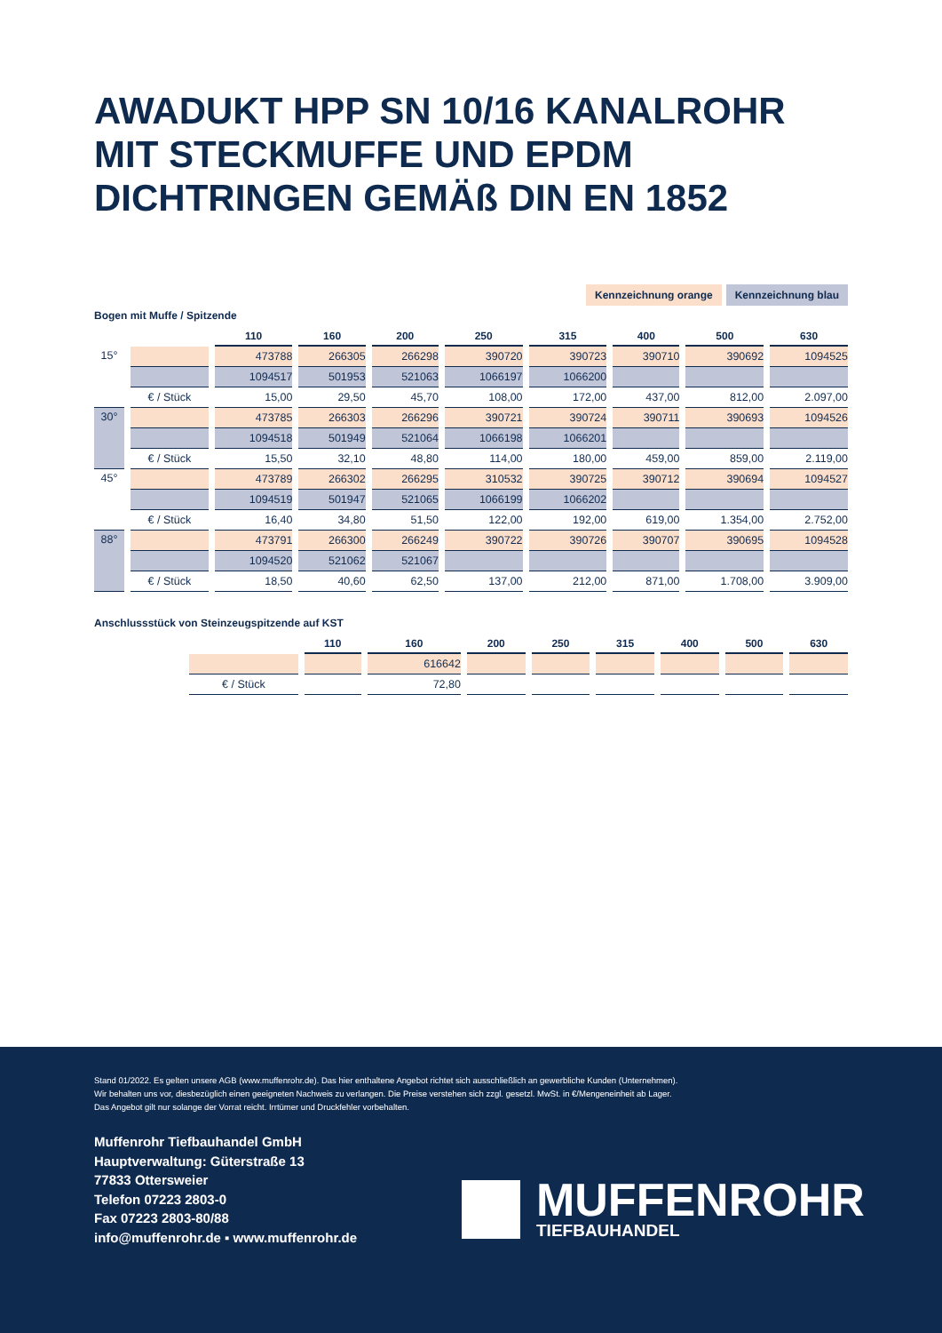AWADUKT HPP SN 10/16 KANALROHR
MIT STECKMUFFE UND EPDM
DICHTRINGEN GEMÄß DIN EN 1852
Kennzeichnung orange Kennzeichnung blau
Bogen mit Muffe / Spitzende
| | | 110 | 160 | 200 | 250 | 315 | 400 | 500 | 630 |
| --- | --- | --- | --- | --- | --- | --- | --- | --- | --- |
| 15° | | 473788 | 266305 | 266298 | 390720 | 390723 | 390710 | 390692 | 1094525 |
| | | 1094517 | 501953 | 521063 | 1066197 | 1066200 | | | |
| | € / Stück | 15,00 | 29,50 | 45,70 | 108,00 | 172,00 | 437,00 | 812,00 | 2.097,00 |
| 30° | | 473785 | 266303 | 266296 | 390721 | 390724 | 390711 | 390693 | 1094526 |
| | | 1094518 | 501949 | 521064 | 1066198 | 1066201 | | | |
| | € / Stück | 15,50 | 32,10 | 48,80 | 114,00 | 180,00 | 459,00 | 859,00 | 2.119,00 |
| 45° | | 473789 | 266302 | 266295 | 310532 | 390725 | 390712 | 390694 | 1094527 |
| | | 1094519 | 501947 | 521065 | 1066199 | 1066202 | | | |
| | € / Stück | 16,40 | 34,80 | 51,50 | 122,00 | 192,00 | 619,00 | 1.354,00 | 2.752,00 |
| 88° | | 473791 | 266300 | 266249 | 390722 | 390726 | 390707 | 390695 | 1094528 |
| | | 1094520 | 521062 | 521067 | | | | | |
| | € / Stück | 18,50 | 40,60 | 62,50 | 137,00 | 212,00 | 871,00 | 1.708,00 | 3.909,00 |
Anschlussstück von Steinzeugspitzende auf KST
| | | 110 | 160 | 200 | 250 | 315 | 400 | 500 | 630 |
| --- | --- | --- | --- | --- | --- | --- | --- | --- | --- |
| | | | 616642 | | | | | | |
| | € / Stück | | 72,80 | | | | | | |
Stand 01/2022. Es gelten unsere AGB (www.muffenrohr.de). Das hier enthaltene Angebot richtet sich ausschließlich an gewerbliche Kunden (Unternehmen).
Wir behalten uns vor, diesbezüglich einen geeigneten Nachweis zu verlangen. Die Preise verstehen sich zzgl. gesetzl. MwSt. in €/Mengeneinheit ab Lager.
Das Angebot gilt nur solange der Vorrat reicht. Irrtümer und Druckfehler vorbehalten.
Muffenrohr Tiefbauhandel GmbH
Hauptverwaltung: Güterstraße 13
77833 Ottersweier
Telefon 07223 2803-0
Fax 07223 2803-80/88
info@muffenrohr.de ▪ www.muffenrohr.de
MUFFENROHR
TIEFBAUHANDEL